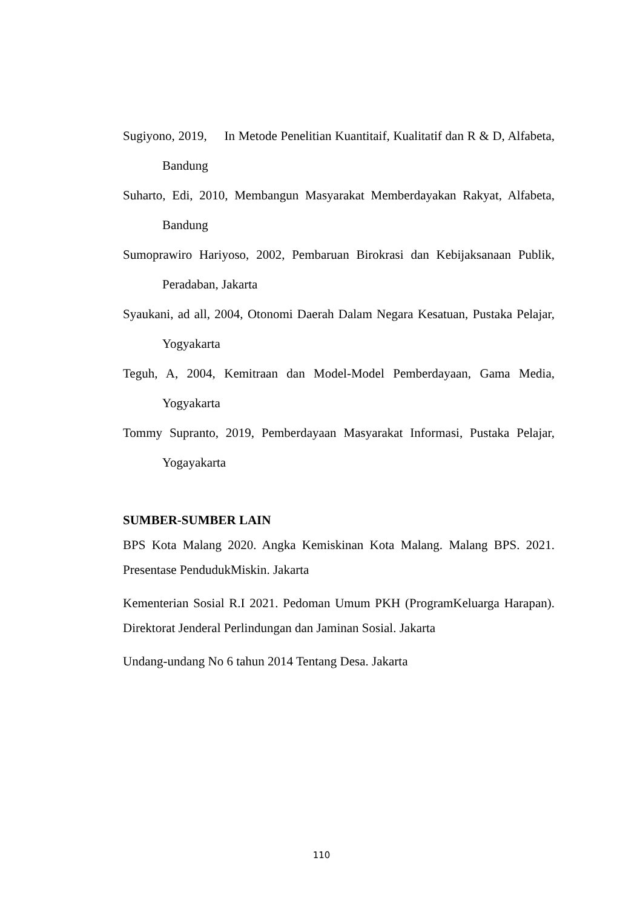Sugiyono, 2019, In Metode Penelitian Kuantitaif, Kualitatif dan R & D, Alfabeta, Bandung
Suharto, Edi, 2010, Membangun Masyarakat Memberdayakan Rakyat, Alfabeta, Bandung
Sumoprawiro Hariyoso, 2002, Pembaruan Birokrasi dan Kebijaksanaan Publik, Peradaban, Jakarta
Syaukani, ad all, 2004, Otonomi Daerah Dalam Negara Kesatuan, Pustaka Pelajar, Yogyakarta
Teguh, A, 2004, Kemitraan dan Model-Model Pemberdayaan, Gama Media, Yogyakarta
Tommy Supranto, 2019, Pemberdayaan Masyarakat Informasi, Pustaka Pelajar, Yogayakarta
SUMBER-SUMBER LAIN
BPS Kota Malang 2020. Angka Kemiskinan Kota Malang. Malang BPS. 2021. Presentase PendudukMiskin. Jakarta
Kementerian Sosial R.I 2021. Pedoman Umum PKH (ProgramKeluarga Harapan). Direktorat Jenderal Perlindungan dan Jaminan Sosial. Jakarta
Undang-undang No 6 tahun 2014 Tentang Desa. Jakarta
110